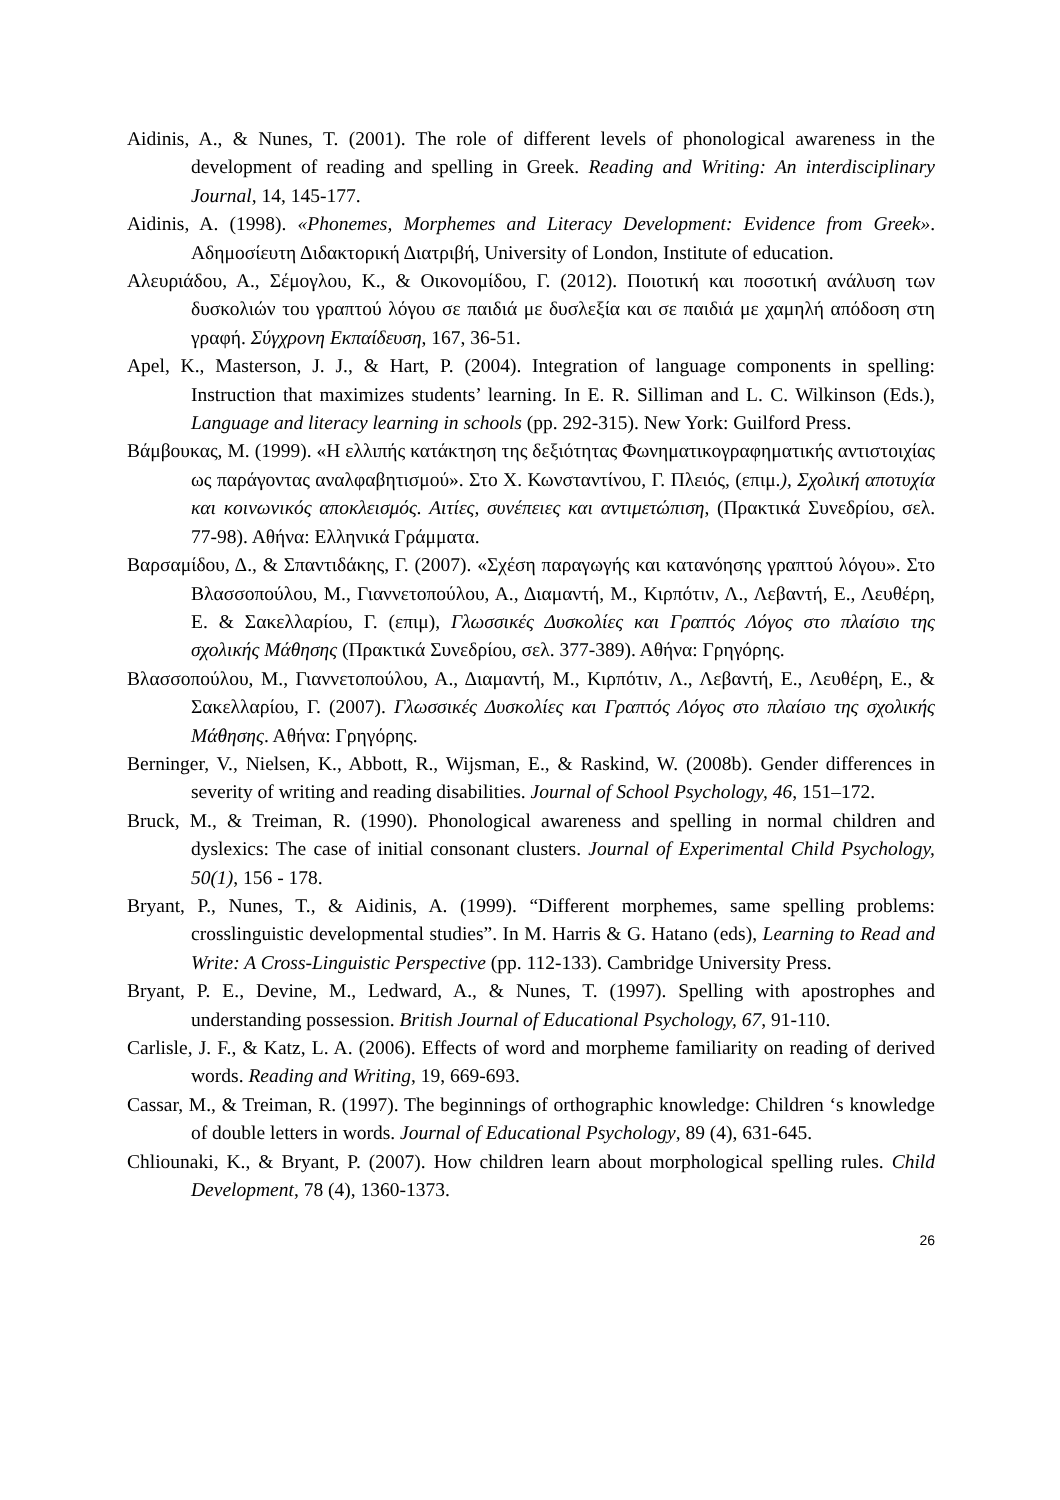Aidinis, A., & Nunes, T. (2001). The role of different levels of phonological awareness in the development of reading and spelling in Greek. Reading and Writing: An interdisciplinary Journal, 14, 145-177.
Aidinis, A. (1998). «Phonemes, Morphemes and Literacy Development: Evidence from Greek». Αδημοσίευτη Διδακτορική Διατριβή, University of London, Institute of education.
Αλευριάδου, Α., Σέμογλου, Κ., & Οικονομίδου, Γ. (2012). Ποιοτική και ποσοτική ανάλυση των δυσκολιών του γραπτού λόγου σε παιδιά με δυσλεξία και σε παιδιά με χαμηλή απόδοση στη γραφή. Σύγχρονη Εκπαίδευση, 167, 36-51.
Apel, K., Masterson, J. J., & Hart, P. (2004). Integration of language components in spelling: Instruction that maximizes students’ learning. In E. R. Silliman and L. C. Wilkinson (Eds.), Language and literacy learning in schools (pp. 292-315). New York: Guilford Press.
Βάμβουκας, Μ. (1999). «Η ελλιπής κατάκτηση της δεξιότητας Φωνηματικογραφηματικής αντιστοιχίας ως παράγοντας αναλφαβητισμού». Στο Χ. Κωνσταντίνου, Γ. Πλειός, (επιμ.), Σχολική αποτυχία και κοινωνικός αποκλεισμός. Αιτίες, συνέπειες και αντιμετώπιση, (Πρακτικά Συνεδρίου, σελ. 77-98). Αθήνα: Ελληνικά Γράμματα.
Βαρσαμίδου, Δ., & Σπαντιδάκης, Γ. (2007). «Σχέση παραγωγής και κατανόησης γραπτού λόγου». Στο Βλασσοπούλου, Μ., Γιαννετοπούλου, Α., Διαμαντή, Μ., Κιρπότιν, Λ., Λεβαντή, Ε., Λευθέρη, Ε. & Σακελλαρίου, Γ. (επιμ), Γλωσσικές Δυσκολίες και Γραπτός Λόγος στο πλαίσιο της σχολικής Μάθησης (Πρακτικά Συνεδρίου, σελ. 377-389). Αθήνα: Γρηγόρης.
Βλασσοπούλου, Μ., Γιαννετοπούλου, Α., Διαμαντή, Μ., Κιρπότιν, Λ., Λεβαντή, Ε., Λευθέρη, Ε., & Σακελλαρίου, Γ. (2007). Γλωσσικές Δυσκολίες και Γραπτός Λόγος στο πλαίσιο της σχολικής Μάθησης. Αθήνα: Γρηγόρης.
Berninger, V., Nielsen, K., Abbott, R., Wijsman, E., & Raskind, W. (2008b). Gender differences in severity of writing and reading disabilities. Journal of School Psychology, 46, 151–172.
Bruck, M., & Treiman, R. (1990). Phonological awareness and spelling in normal children and dyslexics: The case of initial consonant clusters. Journal of Experimental Child Psychology, 50(1), 156 - 178.
Bryant, P., Nunes, T., & Aidinis, A. (1999). “Different morphemes, same spelling problems: crosslinguistic developmental studies”. In M. Harris & G. Hatano (eds), Learning to Read and Write: A Cross-Linguistic Perspective (pp. 112-133). Cambridge University Press.
Bryant, P. E., Devine, M., Ledward, A., & Nunes, T. (1997). Spelling with apostrophes and understanding possession. British Journal of Educational Psychology, 67, 91-110.
Carlisle, J. F., & Katz, L. A. (2006). Effects of word and morpheme familiarity on reading of derived words. Reading and Writing, 19, 669-693.
Cassar, M., & Treiman, R. (1997). The beginnings of orthographic knowledge: Children ‘s knowledge of double letters in words. Journal of Educational Psychology, 89 (4), 631-645.
Chliounaki, K., & Bryant, P. (2007). How children learn about morphological spelling rules. Child Development, 78 (4), 1360-1373.
26